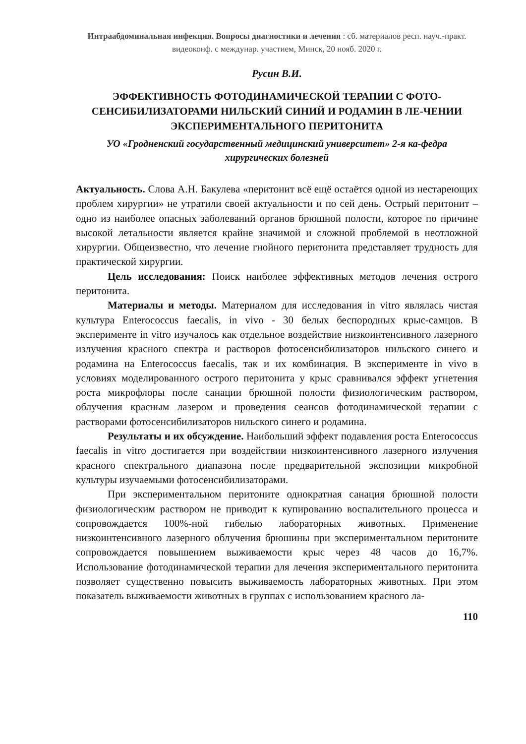Интраабдоминальная инфекция. Вопросы диагностики и лечения : сб. материалов респ. науч.-практ. видеоконф. с междунар. участием, Минск, 20 нояб. 2020 г.
Русин В.И.
ЭФФЕКТИВНОСТЬ ФОТОДИНАМИЧЕСКОЙ ТЕРАПИИ С ФОТО-СЕНСИБИЛИЗАТОРАМИ НИЛЬСКИЙ СИНИЙ И РОДАМИН В ЛЕ-ЧЕНИИ ЭКСПЕРИМЕНТАЛЬНОГО ПЕРИТОНИТА
УО «Гродненский государственный медицинский университет» 2-я ка-федра хирургических болезней
Актуальность. Слова А.Н. Бакулева «перитонит всё ещё остаётся одной из нестареющих проблем хирургии» не утратили своей актуальности и по сей день. Острый перитонит – одно из наиболее опасных заболеваний органов брюшной полости, которое по причине высокой летальности является крайне значимой и сложной проблемой в неотложной хирургии. Общеизвестно, что лечение гнойного перитонита представляет трудность для практической хирургии.
Цель исследования: Поиск наиболее эффективных методов лечения острого перитонита.
Материалы и методы. Материалом для исследования in vitro являлась чистая культура Enterococcus faecalis, in vivo - 30 белых беспородных крыс-самцов. В эксперименте in vitro изучалось как отдельное воздействие низкоинтенсивного лазерного излучения красного спектра и растворов фотосенсибилизаторов нильского синего и родамина на Enterococcus faecalis, так и их комбинация. В эксперименте in vivo в условиях моделированного острого перитонита у крыс сравнивался эффект угнетения роста микрофлоры после санации брюшной полости физиологическим раствором, облучения красным лазером и проведения сеансов фотодинамической терапии с растворами фотосенсибилизаторов нильского синего и родамина.
Результаты и их обсуждение. Наибольший эффект подавления роста Enterococcus faecalis in vitro достигается при воздействии низкоинтенсивного лазерного излучения красного спектрального диапазона после предварительной экспозиции микробной культуры изучаемыми фотосенсибилизаторами.
При экспериментальном перитоните однократная санация брюшной полости физиологическим раствором не приводит к купированию воспалительного процесса и сопровождается 100%-ной гибелью лабораторных животных. Применение низкоинтенсивного лазерного облучения брюшины при экспериментальном перитоните сопровождается повышением выживаемости крыс через 48 часов до 16,7%. Использование фотодинамической терапии для лечения экспериментального перитонита позволяет существенно повысить выживаемость лабораторных животных. При этом показатель выживаемости животных в группах с использованием красного ла-
110